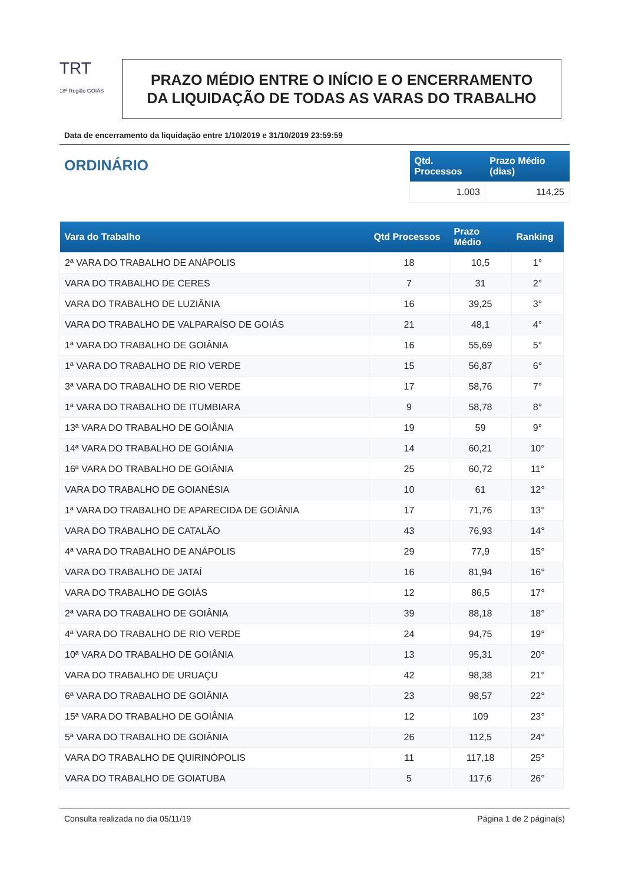TRT
18ª Região GOIÁS
PRAZO MÉDIO ENTRE O INÍCIO E O ENCERRAMENTO
DA LIQUIDAÇÃO DE TODAS AS VARAS DO TRABALHO
Data de encerramento da liquidação entre 1/10/2019 e 31/10/2019 23:59:59
ORDINÁRIO
| Qtd. Processos | Prazo Médio (dias) |
| --- | --- |
| 1.003 | 114,25 |
| Vara do Trabalho | Qtd Processos | Prazo Médio | Ranking |
| --- | --- | --- | --- |
| 2ª VARA DO TRABALHO DE ANÁPOLIS | 18 | 10,5 | 1° |
| VARA DO TRABALHO DE CERES | 7 | 31 | 2° |
| VARA DO TRABALHO DE LUZIÂNIA | 16 | 39,25 | 3° |
| VARA DO TRABALHO DE VALPARAÍSO DE GOIÁS | 21 | 48,1 | 4° |
| 1ª VARA DO TRABALHO DE GOIÂNIA | 16 | 55,69 | 5° |
| 1ª VARA DO TRABALHO DE RIO VERDE | 15 | 56,87 | 6° |
| 3ª VARA DO TRABALHO DE RIO VERDE | 17 | 58,76 | 7° |
| 1ª VARA DO TRABALHO DE ITUMBIARA | 9 | 58,78 | 8° |
| 13ª VARA DO TRABALHO DE GOIÂNIA | 19 | 59 | 9° |
| 14ª VARA DO TRABALHO DE GOIÂNIA | 14 | 60,21 | 10° |
| 16ª VARA DO TRABALHO DE GOIÂNIA | 25 | 60,72 | 11° |
| VARA DO TRABALHO DE GOIANÉSIA | 10 | 61 | 12° |
| 1ª VARA DO TRABALHO DE APARECIDA DE GOIÂNIA | 17 | 71,76 | 13° |
| VARA DO TRABALHO DE CATALÃO | 43 | 76,93 | 14° |
| 4ª VARA DO TRABALHO DE ANÁPOLIS | 29 | 77,9 | 15° |
| VARA DO TRABALHO DE JATAÍ | 16 | 81,94 | 16° |
| VARA DO TRABALHO DE GOIÁS | 12 | 86,5 | 17° |
| 2ª VARA DO TRABALHO DE GOIÂNIA | 39 | 88,18 | 18° |
| 4ª VARA DO TRABALHO DE RIO VERDE | 24 | 94,75 | 19° |
| 10ª VARA DO TRABALHO DE GOIÂNIA | 13 | 95,31 | 20° |
| VARA DO TRABALHO DE URUAÇU | 42 | 98,38 | 21° |
| 6ª VARA DO TRABALHO DE GOIÂNIA | 23 | 98,57 | 22° |
| 15ª VARA DO TRABALHO DE GOIÂNIA | 12 | 109 | 23° |
| 5ª VARA DO TRABALHO DE GOIÂNIA | 26 | 112,5 | 24° |
| VARA DO TRABALHO DE QUIRINÓPOLIS | 11 | 117,18 | 25° |
| VARA DO TRABALHO DE GOIATUBA | 5 | 117,6 | 26° |
Consulta realizada no dia 05/11/19 Página 1 de 2 página(s)